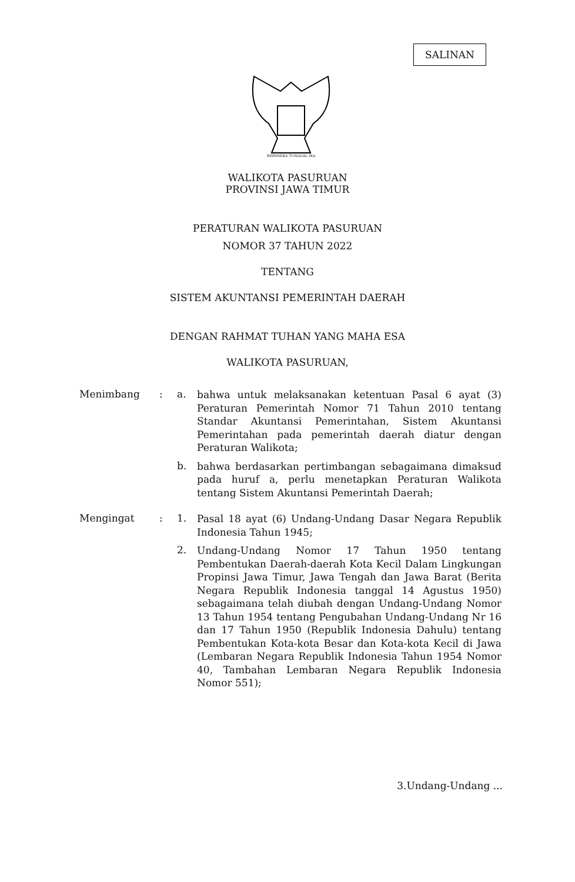SALINAN
BHINNEKA TUNGGAL IKA
WALIKOTA PASURUAN
PROVINSI JAWA TIMUR
PERATURAN WALIKOTA PASURUAN
NOMOR 37 TAHUN 2022
TENTANG
SISTEM AKUNTANSI PEMERINTAH DAERAH
DENGAN RAHMAT TUHAN YANG MAHA ESA
WALIKOTA PASURUAN,
Menimbang : a.
bahwa untuk melaksanakan ketentuan Pasal 6 ayat (3) Peraturan Pemerintah Nomor 71 Tahun 2010 tentang Standar Akuntansi Pemerintahan, Sistem Akuntansi Pemerintahan pada pemerintah daerah diatur dengan Peraturan Walikota;
b.
bahwa berdasarkan pertimbangan sebagaimana dimaksud pada huruf a, perlu menetapkan Peraturan Walikota tentang Sistem Akuntansi Pemerintah Daerah;
Mengingat : 1.
Pasal 18 ayat (6) Undang-Undang Dasar Negara Republik Indonesia Tahun 1945;
2.
Undang-Undang Nomor 17 Tahun 1950 tentang Pembentukan Daerah-daerah Kota Kecil Dalam Lingkungan Propinsi Jawa Timur, Jawa Tengah dan Jawa Barat (Berita Negara Republik Indonesia tanggal 14 Agustus 1950) sebagaimana telah diubah dengan Undang-Undang Nomor 13 Tahun 1954 tentang Pengubahan Undang-Undang Nr 16 dan 17 Tahun 1950 (Republik Indonesia Dahulu) tentang Pembentukan Kota-kota Besar dan Kota-kota Kecil di Jawa (Lembaran Negara Republik Indonesia Tahun 1954 Nomor 40, Tambahan Lembaran Negara Republik Indonesia Nomor 551);
3.Undang-Undang ...